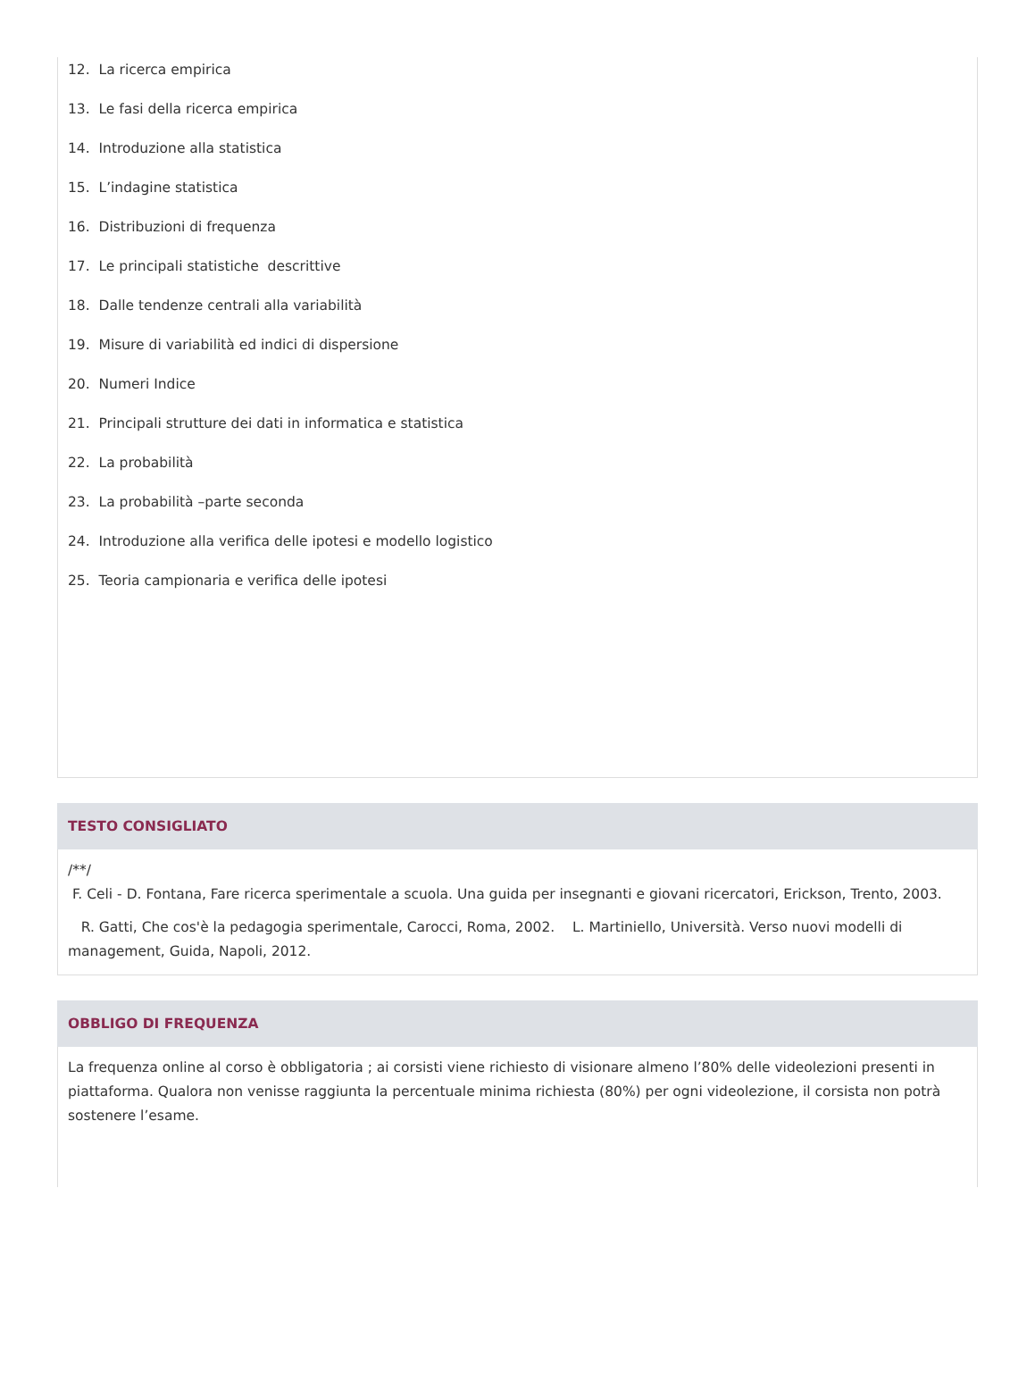12. La ricerca empirica
13. Le fasi della ricerca empirica
14. Introduzione alla statistica
15. L’indagine statistica
16. Distribuzioni di frequenza
17. Le principali statistiche descrittive
18. Dalle tendenze centrali alla variabilità
19. Misure di variabilità ed indici di dispersione
20. Numeri Indice
21. Principali strutture dei dati in informatica e statistica
22. La probabilità
23. La probabilità –parte seconda
24. Introduzione alla verifica delle ipotesi e modello logistico
25. Teoria campionaria e verifica delle ipotesi
TESTO CONSIGLIATO
/**/
F. Celi - D. Fontana, Fare ricerca sperimentale a scuola. Una guida per insegnanti e giovani ricercatori, Erickson, Trento, 2003.
R. Gatti, Che cos'è la pedagogia sperimentale, Carocci, Roma, 2002. L. Martiniello, Università. Verso nuovi modelli di management, Guida, Napoli, 2012.
OBBLIGO DI FREQUENZA
La frequenza online al corso è obbligatoria ; ai corsisti viene richiesto di visionare almeno l’80% delle videolezioni presenti in piattaforma. Qualora non venisse raggiunta la percentuale minima richiesta (80%) per ogni videolezione, il corsista non potrà sostenere l’esame.